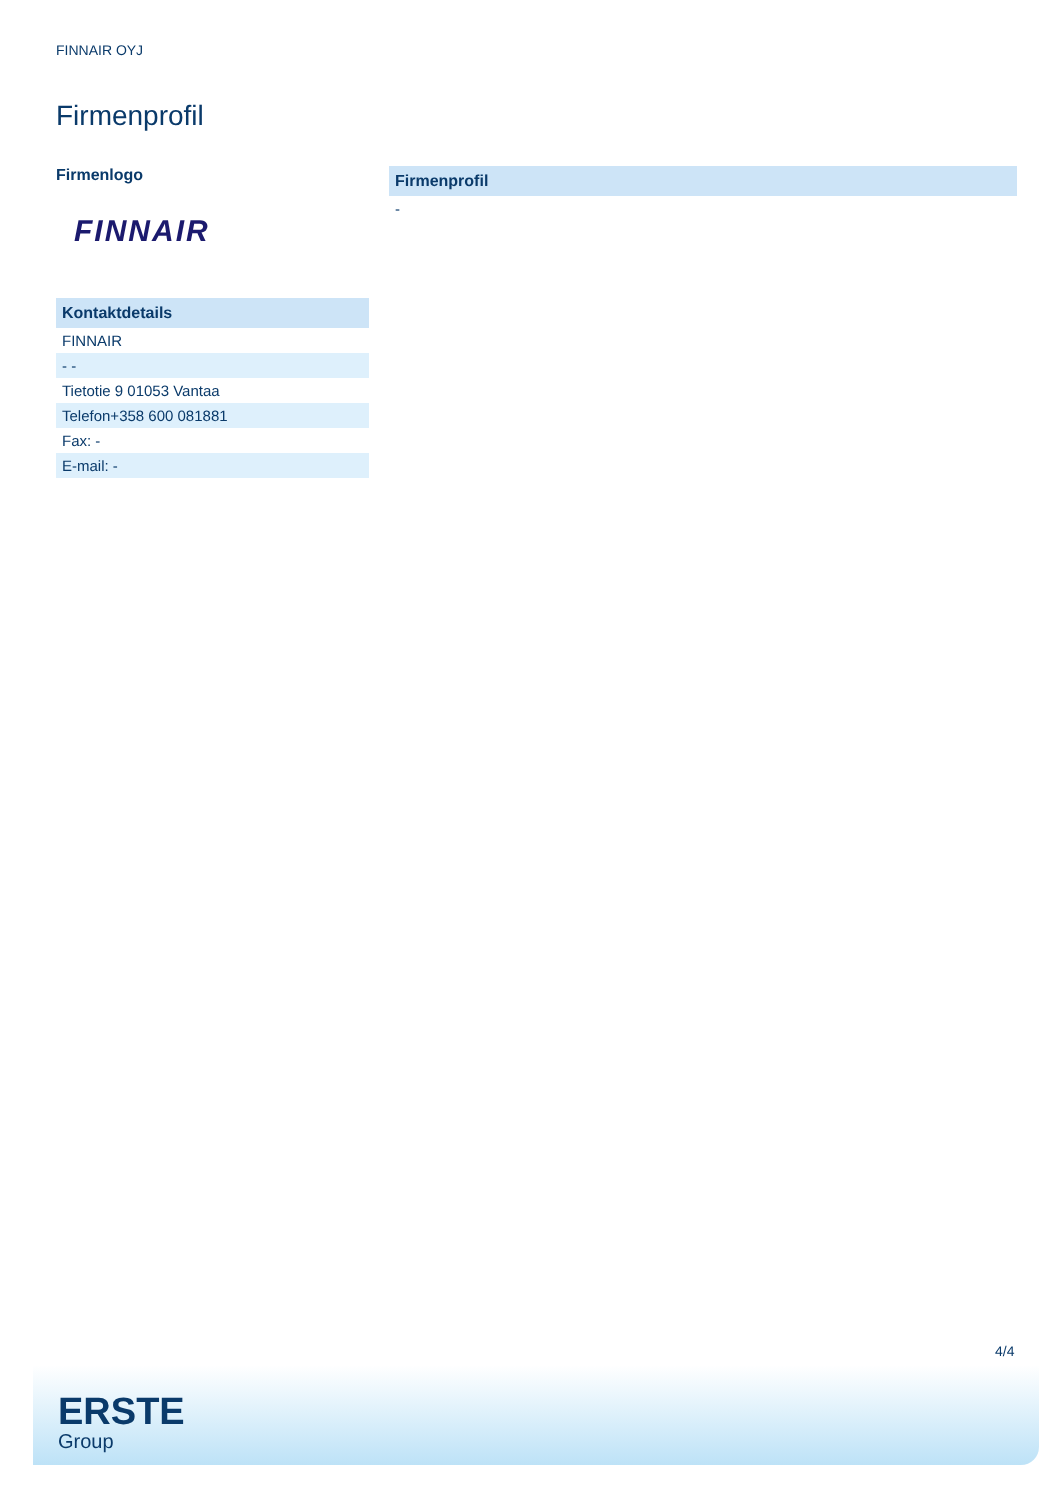FINNAIR OYJ
Firmenprofil
Firmenlogo
FINNAIR
| Kontaktdetails |
| --- |
| FINNAIR |
| - - |
| Tietotie 9 01053 Vantaa |
| Telefon+358 600 081881 |
| Fax: - |
| E-mail: - |
| Firmenprofil |
| --- |
| - |
4/4
ERSTE
Group